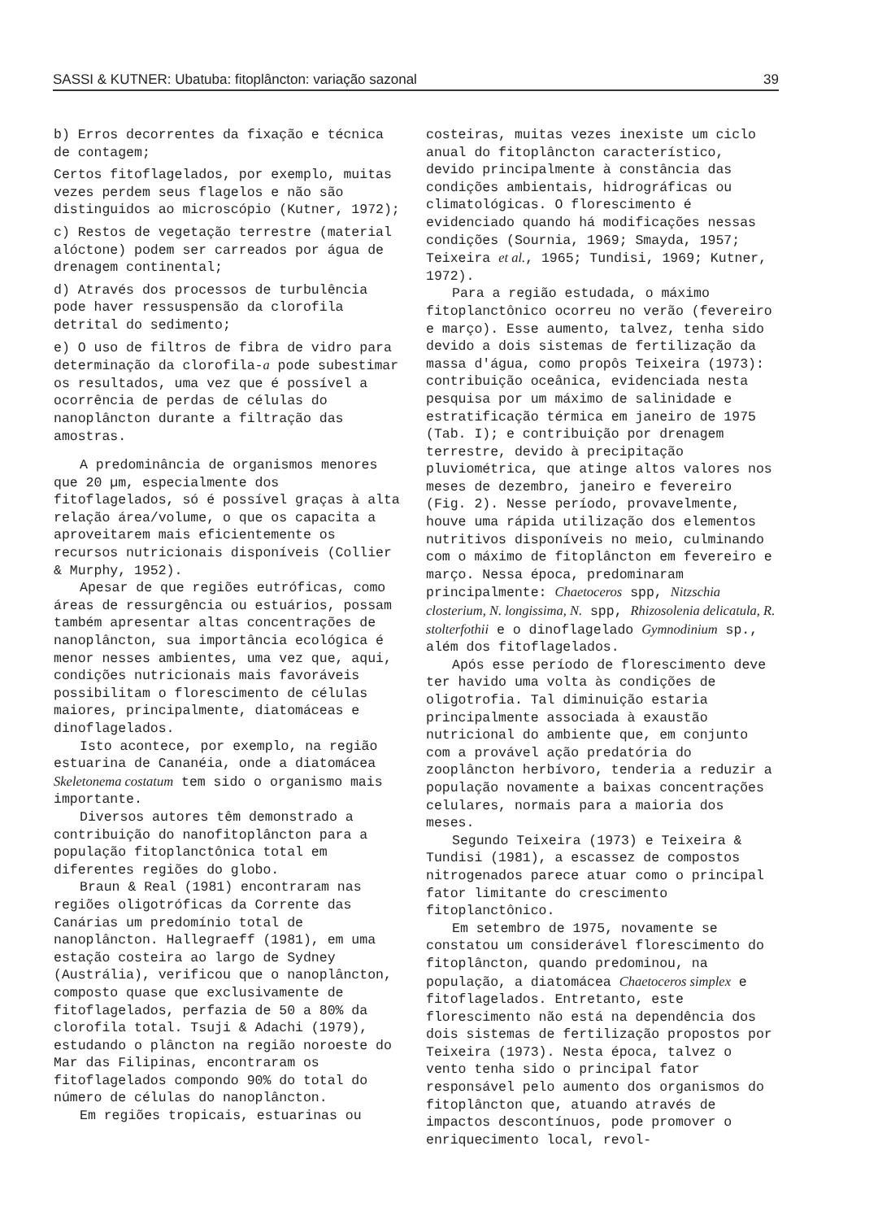SASSI & KUTNER: Ubatuba: fitoplâncton: variação sazonal 39
b) Erros decorrentes da fixação e técnica de contagem;
Certos fitoflagelados, por exemplo, muitas vezes perdem seus flagelos e não são distinguidos ao microscópio (Kutner, 1972);
c) Restos de vegetação terrestre (material alóctone) podem ser carreados por água de drenagem continental;
d) Através dos processos de turbulência pode haver ressuspensão da clorofila detrital do sedimento;
e) O uso de filtros de fibra de vidro para determinação da clorofila-a pode subestimar os resultados, uma vez que é possível a ocorrência de perdas de células do nanoplâncton durante a filtração das amostras.
A predominância de organismos menores que 20 µm, especialmente dos fitoflagelados, só é possível graças à alta relação área/volume, o que os capacita a aproveitarem mais eficientemente os recursos nutricionais disponíveis (Collier & Murphy, 1952).
Apesar de que regiões eutróficas, como áreas de ressurgência ou estuários, possam também apresentar altas concentrações de nanoplâncton, sua importância ecológica é menor nesses ambientes, uma vez que, aqui, condições nutricionais mais favoráveis possibilitam o florescimento de células maiores, principalmente, diatomáceas e dinoflagelados.
Isto acontece, por exemplo, na região estuarina de Cananéia, onde a diatomácea Skeletonema costatum tem sido o organismo mais importante.
Diversos autores têm demonstrado a contribuição do nanofitoplâncton para a população fitoplanctônica total em diferentes regiões do globo.
Braun & Real (1981) encontraram nas regiões oligotróficas da Corrente das Canárias um predomínio total de nanoplâncton. Hallegraeff (1981), em uma estação costeira ao largo de Sydney (Austrália), verificou que o nanoplâncton, composto quase que exclusivamente de fitoflagelados, perfazia de 50 a 80% da clorofila total. Tsuji & Adachi (1979), estudando o plâncton na região noroeste do Mar das Filipinas, encontraram os fitoflagelados compondo 90% do total do número de células do nanoplâncton.
Em regiões tropicais, estuarinas ou
costeiras, muitas vezes inexiste um ciclo anual do fitoplâncton característico, devido principalmente à constância das condições ambientais, hidrográficas ou climatológicas. O florescimento é evidenciado quando há modificações nessas condições (Sournia, 1969; Smayda, 1957; Teixeira et al., 1965; Tundisi, 1969; Kutner, 1972).
Para a região estudada, o máximo fitoplanctônico ocorreu no verão (fevereiro e março). Esse aumento, talvez, tenha sido devido a dois sistemas de fertilização da massa d'água, como propôs Teixeira (1973): contribuição oceânica, evidenciada nesta pesquisa por um máximo de salinidade e estratificação térmica em janeiro de 1975 (Tab. I); e contribuição por drenagem terrestre, devido à precipitação pluviométrica, que atinge altos valores nos meses de dezembro, janeiro e fevereiro (Fig. 2). Nesse período, provavelmente, houve uma rápida utilização dos elementos nutritivos disponíveis no meio, culminando com o máximo de fitoplâncton em fevereiro e março. Nessa época, predominaram principalmente: Chaetoceros spp, Nitzschia closterium, N. longissima, N. spp, Rhizosolenia delicatula, R. stolterfothii e o dinoflagelado Gymnodinium sp., além dos fitoflagelados.
Após esse período de florescimento deve ter havido uma volta às condições de oligotrofia. Tal diminuição estaria principalmente associada à exaustão nutricional do ambiente que, em conjunto com a provável ação predatória do zooplâncton herbívoro, tenderia a reduzir a população novamente a baixas concentrações celulares, normais para a maioria dos meses.
Segundo Teixeira (1973) e Teixeira & Tundisi (1981), a escassez de compostos nitrogenados parece atuar como o principal fator limitante do crescimento fitoplanctônico.
Em setembro de 1975, novamente se constatou um considerável florescimento do fitoplâncton, quando predominou, na população, a diatomácea Chaetoceros simplex e fitoflagelados. Entretanto, este florescimento não está na dependência dos dois sistemas de fertilização propostos por Teixeira (1973). Nesta época, talvez o vento tenha sido o principal fator responsável pelo aumento dos organismos do fitoplâncton que, atuando através de impactos descontínuos, pode promover o enriquecimento local, revol-